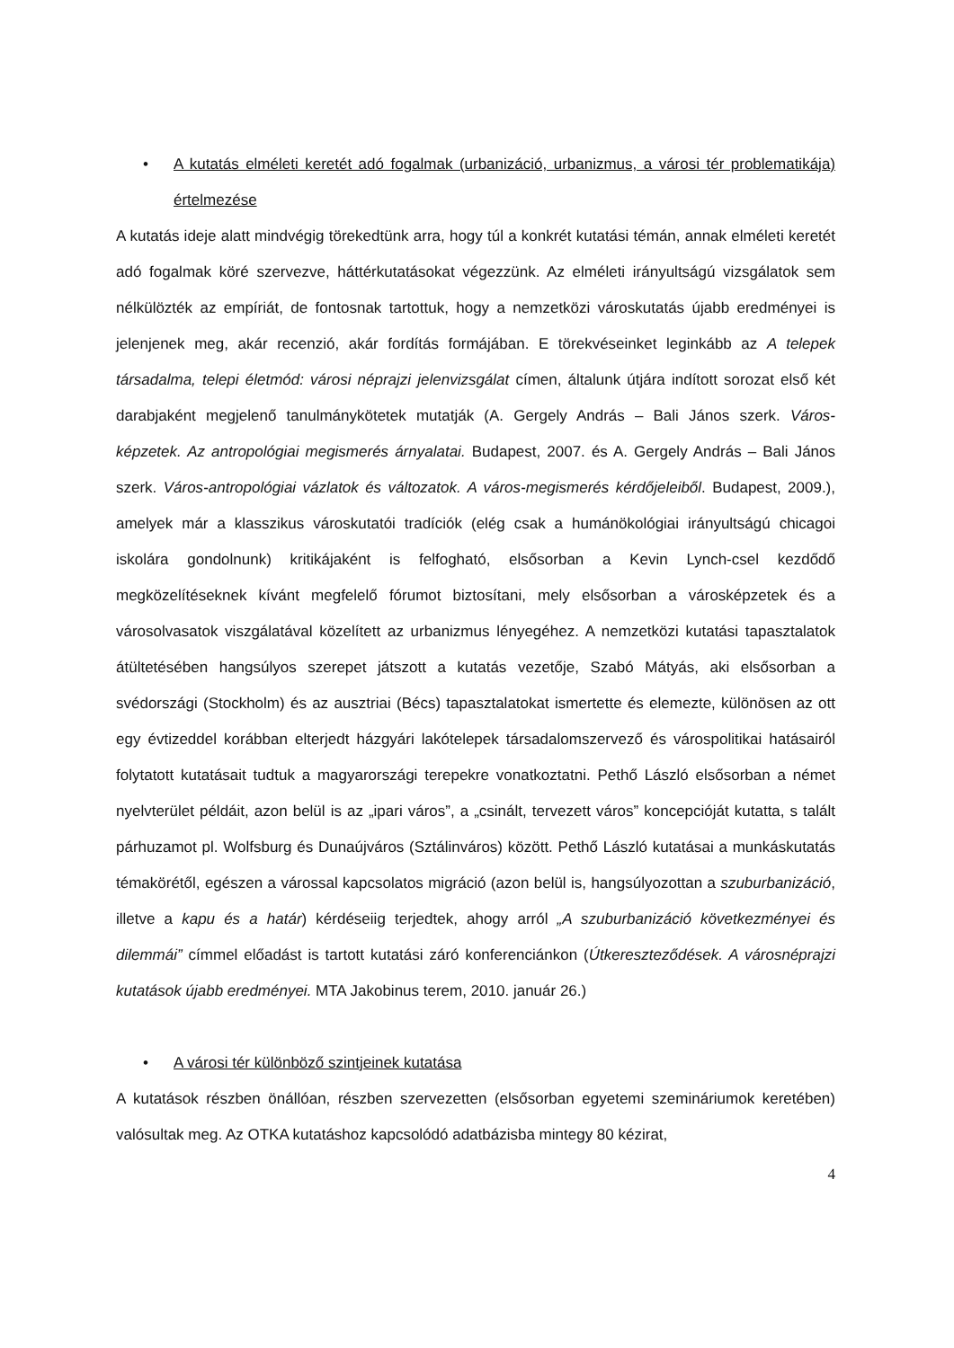• A kutatás elméleti keretét adó fogalmak (urbanizáció, urbanizmus, a városi tér problematikája) értelmezése
A kutatás ideje alatt mindvégig törekedtünk arra, hogy túl a konkrét kutatási témán, annak elméleti keretét adó fogalmak köré szervezve, háttérkutatásokat végezzünk. Az elméleti irányultságú vizsgálatok sem nélkülözték az empíriát, de fontosnak tartottuk, hogy a nemzetközi városkutatás újabb eredményei is jelenjenek meg, akár recenzió, akár fordítás formájában. E törekvéseinket leginkább az A telepek társadalma, telepi életmód: városi néprajzi jelenvizsgálat címen, általunk útjára indított sorozat első két darabjaként megjelenő tanulmánykötetek mutatják (A. Gergely András – Bali János szerk. Város-képzetek. Az antropológiai megismerés árnyalatai. Budapest, 2007. és A. Gergely András – Bali János szerk. Város-antropológiai vázlatok és változatok. A város-megismerés kérdőjeleiből. Budapest, 2009.), amelyek már a klasszikus városkutatói tradíciók (elég csak a humánökológiai irányultságú chicagoi iskolára gondolnunk) kritikájaként is felfogható, elsősorban a Kevin Lynch-csel kezdődő megközelítéseknek kívánt megfelelő fórumot biztosítani, mely elsősorban a városképzetek és a városolvasatok viszgálatával közelített az urbanizmus lényegéhez. A nemzetközi kutatási tapasztalatok átültetésében hangsúlyos szerepet játszott a kutatás vezetője, Szabó Mátyás, aki elsősorban a svédországi (Stockholm) és az ausztriai (Bécs) tapasztalatokat ismertette és elemezte, különösen az ott egy évtizeddel korábban elterjedt házgyári lakótelepek társadalomszervező és várospolitikai hatásairól folytatott kutatásait tudtuk a magyarországi terepekre vonatkoztatni. Pethő László elsősorban a német nyelvterület példáit, azon belül is az „ipari város”, a „csinált, tervezett város” koncepcióját kutatta, s talált párhuzamot pl. Wolfsburg és Dunaújváros (Sztálinváros) között. Pethő László kutatásai a munkáskutatás témakörétől, egészen a várossal kapcsolatos migráció (azon belül is, hangsúlyozottan a szuburbanizáció, illetve a kapu és a határ) kérdéseiig terjedtek, ahogy arról „A szuburbanizáció következményei és dilemmái” címmel előadást is tartott kutatási záró konferenciánkon (Útkereszteződések. A városnéprajzi kutatások újabb eredményei. MTA Jakobinus terem, 2010. január 26.)
• A városi tér különböző szintjeinek kutatása
A kutatások részben önállóan, részben szervezetten (elsősorban egyetemi szemináriumok keretében) valósultak meg. Az OTKA kutatáshoz kapcsolódó adatbázisba mintegy 80 kézirat,
4